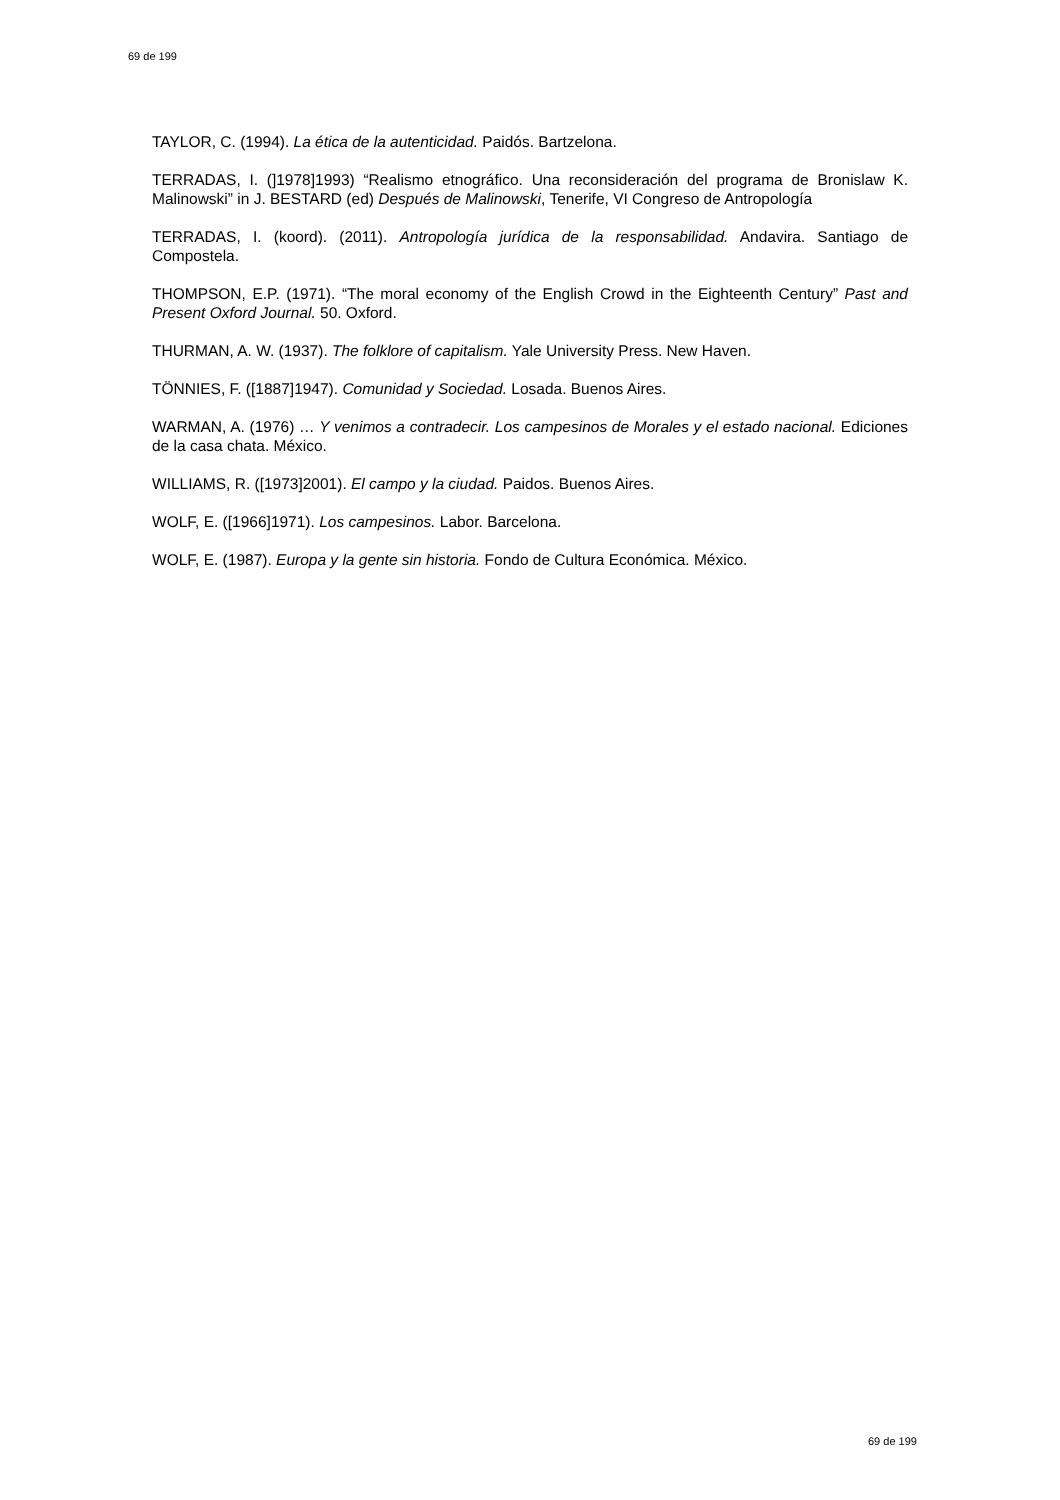69 de 199
TAYLOR, C. (1994). La ética de la autenticidad. Paidós. Bartzelona.
TERRADAS, I. (]1978]1993) “Realismo etnográfico. Una reconsideración del programa de Bronislaw K. Malinowski” in J. BESTARD (ed) Después de Malinowski, Tenerife, VI Congreso de Antropología
TERRADAS, I. (koord). (2011). Antropología jurídica de la responsabilidad. Andavira. Santiago de Compostela.
THOMPSON, E.P. (1971). “The moral economy of the English Crowd in the Eighteenth Century” Past and Present Oxford Journal. 50. Oxford.
THURMAN, A. W. (1937). The folklore of capitalism. Yale University Press. New Haven.
TÖNNIES, F. ([1887]1947). Comunidad y Sociedad. Losada. Buenos Aires.
WARMAN, A. (1976) … Y venimos a contradecir. Los campesinos de Morales y el estado nacional. Ediciones de la casa chata. México.
WILLIAMS, R. ([1973]2001). El campo y la ciudad. Paidos. Buenos Aires.
WOLF, E. ([1966]1971). Los campesinos. Labor. Barcelona.
WOLF, E. (1987). Europa y la gente sin historia. Fondo de Cultura Económica. México.
69 de 199